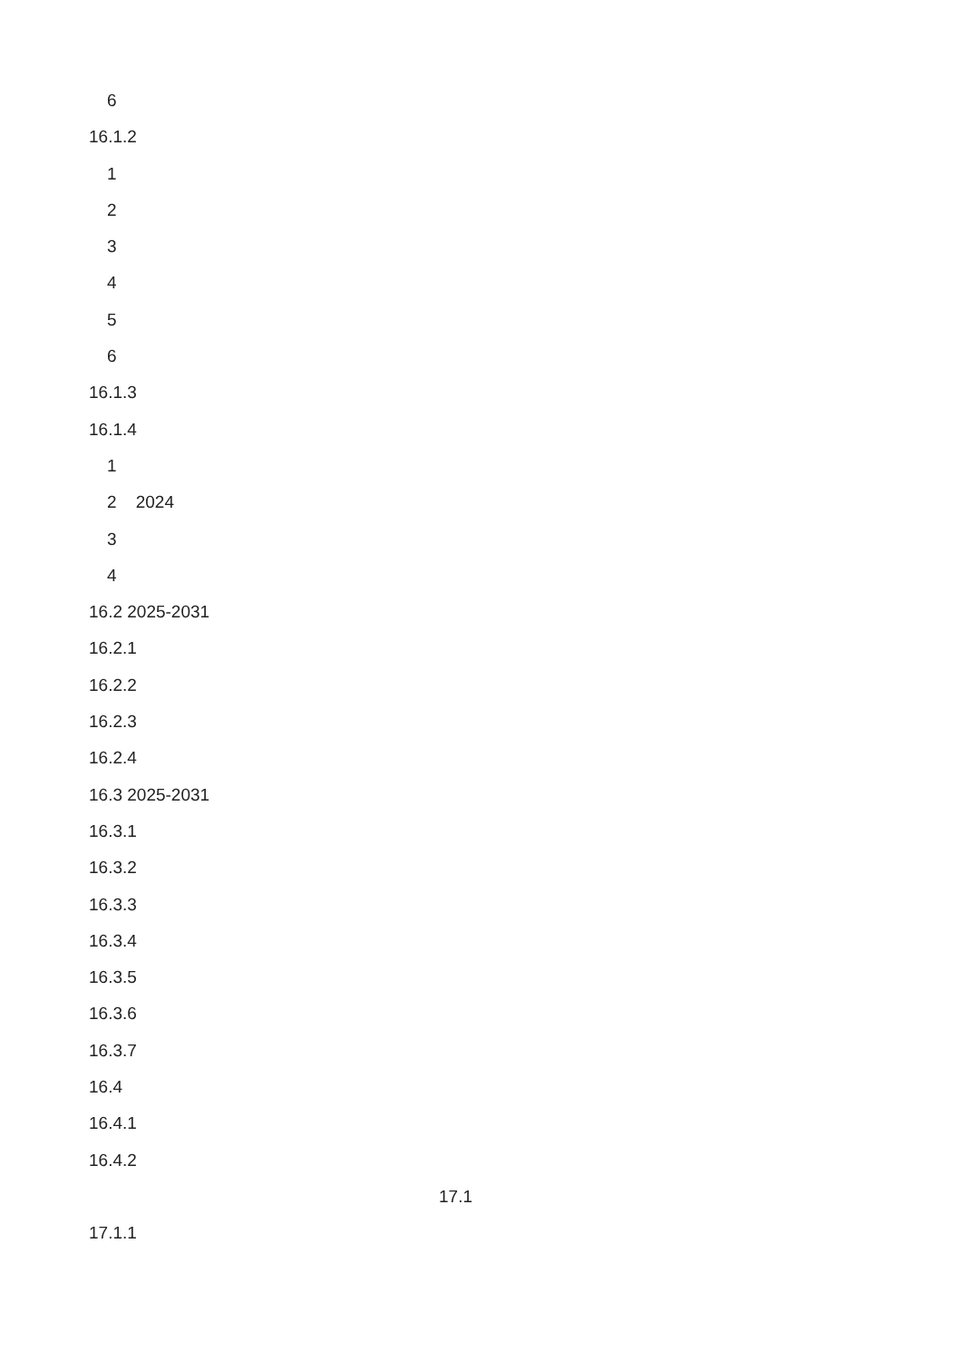6
16.1.2
1
2
3
4
5
6
16.1.3
16.1.4
1
2 2024
3
4
16.2 2025-2031
16.2.1
16.2.2
16.2.3
16.2.4
16.3 2025-2031
16.3.1
16.3.2
16.3.3
16.3.4
16.3.5
16.3.6
16.3.7
16.4
16.4.1
16.4.2
17.1
17.1.1